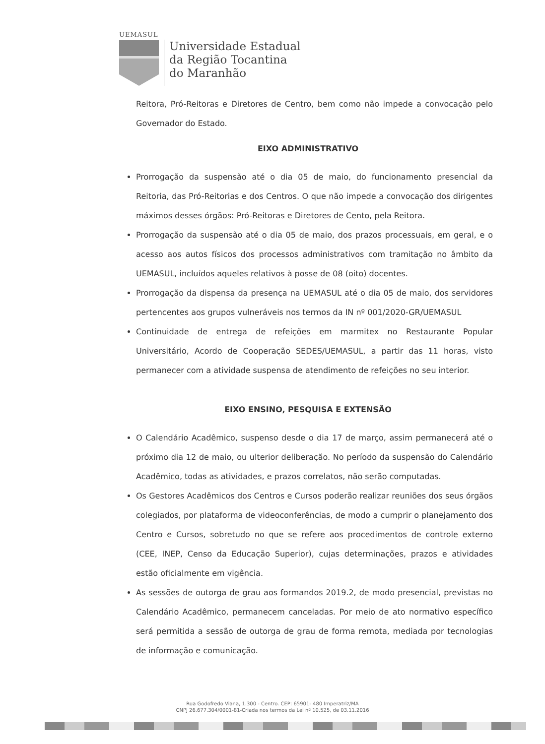UEMASUL
Universidade Estadual
da Região Tocantina
do Maranhão
Reitora, Pró-Reitoras e Diretores de Centro, bem como não impede a convocação pelo Governador do Estado.
EIXO ADMINISTRATIVO
Prorrogação da suspensão até o dia 05 de maio, do funcionamento presencial da Reitoria, das Pró-Reitorias e dos Centros. O que não impede a convocação dos dirigentes máximos desses órgãos: Pró-Reitoras e Diretores de Cento, pela Reitora.
Prorrogação da suspensão até o dia 05 de maio, dos prazos processuais, em geral, e o acesso aos autos físicos dos processos administrativos com tramitação no âmbito da UEMASUL, incluídos aqueles relativos à posse de 08 (oito) docentes.
Prorrogação da dispensa da presença na UEMASUL até o dia 05 de maio, dos servidores pertencentes aos grupos vulneráveis nos termos da IN nº 001/2020-GR/UEMASUL
Continuidade de entrega de refeições em marmitex no Restaurante Popular Universitário, Acordo de Cooperação SEDES/UEMASUL, a partir das 11 horas, visto permanecer com a atividade suspensa de atendimento de refeições no seu interior.
EIXO ENSINO, PESQUISA E EXTENSÃO
O Calendário Acadêmico, suspenso desde o dia 17 de março, assim permanecerá até o próximo dia 12 de maio, ou ulterior deliberação. No período da suspensão do Calendário Acadêmico, todas as atividades, e prazos correlatos, não serão computadas.
Os Gestores Acadêmicos dos Centros e Cursos poderão realizar reuniões dos seus órgãos colegiados, por plataforma de videoconferências, de modo a cumprir o planejamento dos Centro e Cursos, sobretudo no que se refere aos procedimentos de controle externo (CEE, INEP, Censo da Educação Superior), cujas determinações, prazos e atividades estão oficialmente em vigência.
As sessões de outorga de grau aos formandos 2019.2, de modo presencial, previstas no Calendário Acadêmico, permanecem canceladas. Por meio de ato normativo específico será permitida a sessão de outorga de grau de forma remota, mediada por tecnologias de informação e comunicação.
Rua Godofredo Viana, 1.300 - Centro. CEP: 65901- 480 Imperatriz/MA
CNPJ 26.677.304/0001-81-Criada nos termos da Lei nº 10.525, de 03.11.2016